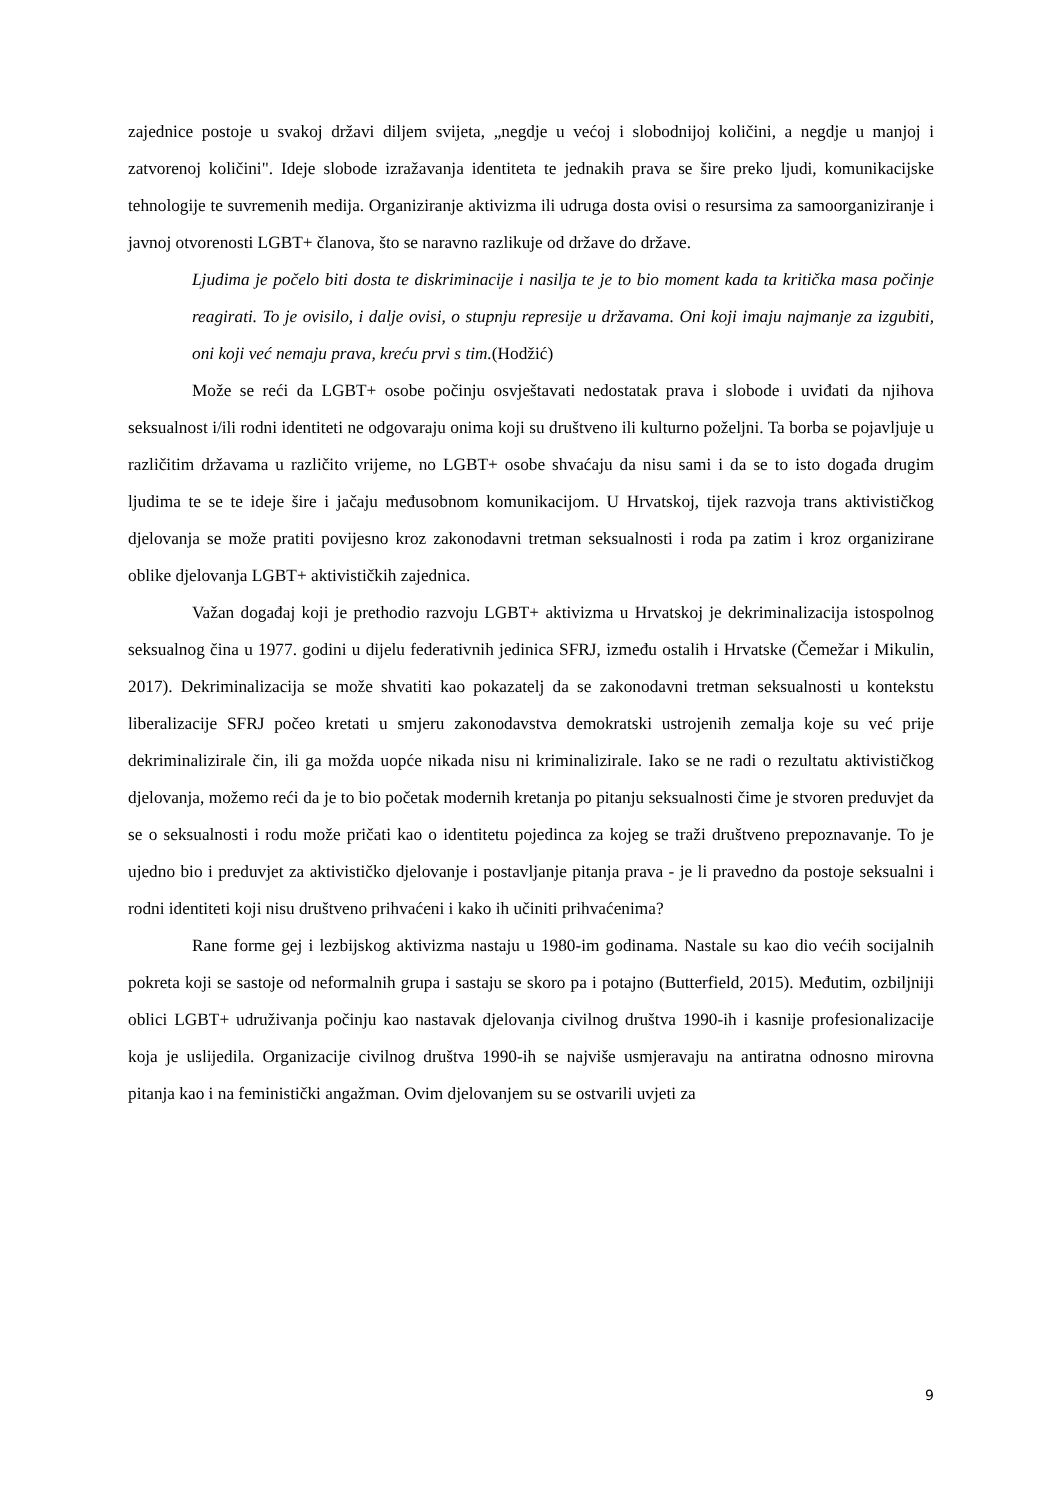zajednice postoje u svakoj državi diljem svijeta, „negdje u većoj i slobodnijoj količini, a negdje u manjoj i zatvorenoj količini". Ideje slobode izražavanja identiteta te jednakih prava se šire preko ljudi, komunikacijske tehnologije te suvremenih medija. Organiziranje aktivizma ili udruga dosta ovisi o resursima za samoorganiziranje i javnoj otvorenosti LGBT+ članova, što se naravno razlikuje od države do države.
Ljudima je počelo biti dosta te diskriminacije i nasilja te je to bio moment kada ta kritička masa počinje reagirati. To je ovisilo, i dalje ovisi, o stupnju represije u državama. Oni koji imaju najmanje za izgubiti, oni koji već nemaju prava, kreću prvi s tim.(Hodžić)
Može se reći da LGBT+ osobe počinju osvještavati nedostatak prava i slobode i uviđati da njihova seksualnost i/ili rodni identiteti ne odgovaraju onima koji su društveno ili kulturno poželjni. Ta borba se pojavljuje u različitim državama u različito vrijeme, no LGBT+ osobe shvaćaju da nisu sami i da se to isto događa drugim ljudima te se te ideje šire i jačaju međusobnom komunikacijom. U Hrvatskoj, tijek razvoja trans aktivističkog djelovanja se može pratiti povijesno kroz zakonodavni tretman seksualnosti i roda pa zatim i kroz organizirane oblike djelovanja LGBT+ aktivističkih zajednica.
Važan događaj koji je prethodio razvoju LGBT+ aktivizma u Hrvatskoj je dekriminalizacija istospolnog seksualnog čina u 1977. godini u dijelu federativnih jedinica SFRJ, između ostalih i Hrvatske (Čemežar i Mikulin, 2017). Dekriminalizacija se može shvatiti kao pokazatelj da se zakonodavni tretman seksualnosti u kontekstu liberalizacije SFRJ počeo kretati u smjeru zakonodavstva demokratski ustrojenih zemalja koje su već prije dekriminalizirale čin, ili ga možda uopće nikada nisu ni kriminalizirale. Iako se ne radi o rezultatu aktivističkog djelovanja, možemo reći da je to bio početak modernih kretanja po pitanju seksualnosti čime je stvoren preduvjet da se o seksualnosti i rodu može pričati kao o identitetu pojedinca za kojeg se traži društveno prepoznavanje. To je ujedno bio i preduvjet za aktivističko djelovanje i postavljanje pitanja prava - je li pravedno da postoje seksualni i rodni identiteti koji nisu društveno prihvaćeni i kako ih učiniti prihvaćenima?
Rane forme gej i lezbijskog aktivizma nastaju u 1980-im godinama. Nastale su kao dio većih socijalnih pokreta koji se sastoje od neformalnih grupa i sastaju se skoro pa i potajno (Butterfield, 2015). Međutim, ozbiljniji oblici LGBT+ udruživanja počinju kao nastavak djelovanja civilnog društva 1990-ih i kasnije profesionalizacije koja je uslijedila. Organizacije civilnog društva 1990-ih se najviše usmjeravaju na antiratna odnosno mirovna pitanja kao i na feministički angažman. Ovim djelovanjem su se ostvarili uvjeti za
9